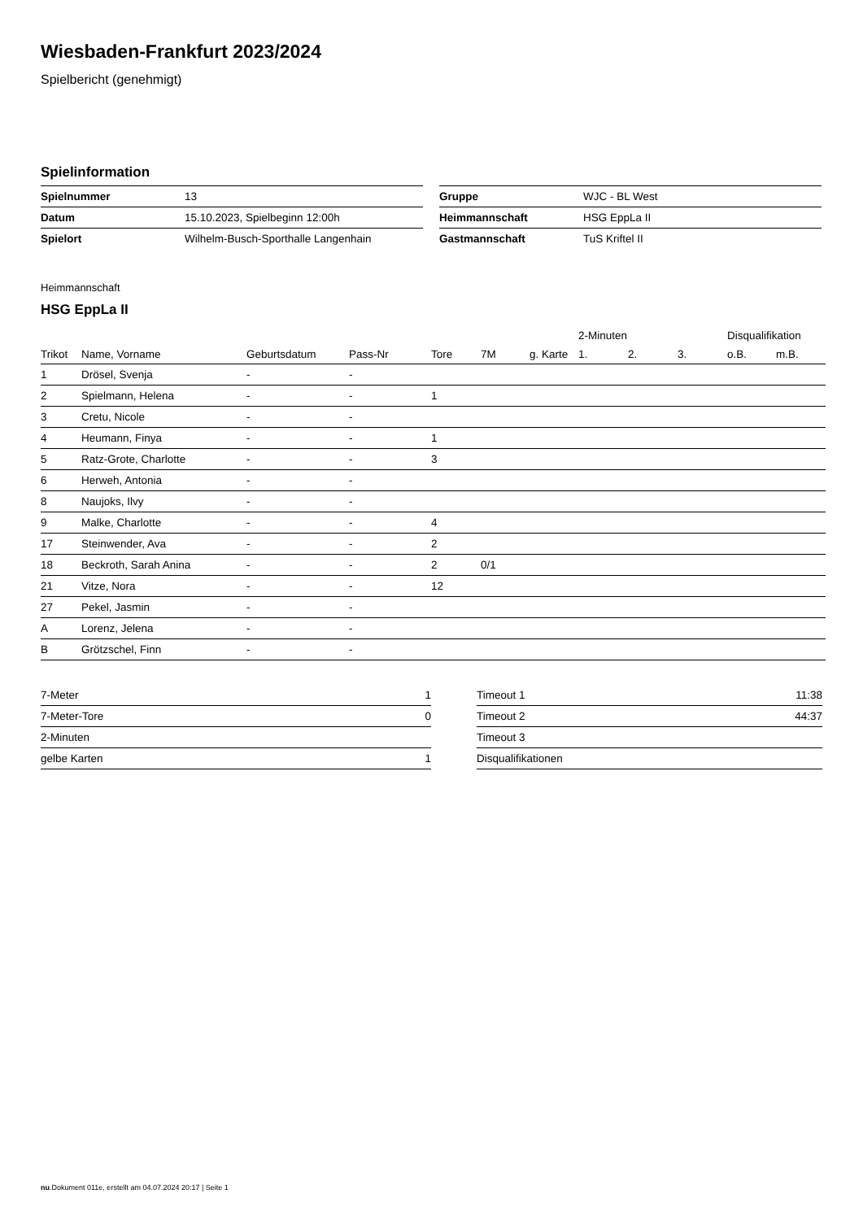Wiesbaden-Frankfurt 2023/2024
Spielbericht (genehmigt)
Spielinformation
| Spielnummer | 13 |
| Datum | 15.10.2023, Spielbeginn 12:00h |
| Spielort | Wilhelm-Busch-Sporthalle Langenhain |
| Gruppe | WJC - BL West |
| Heimmannschaft | HSG EppLa II |
| Gastmannschaft | TuS Kriftel II |
Heimmannschaft
HSG EppLa II
| | | | | | | | 2-Minuten | | | Disqualifikation | |
| --- | --- | --- | --- | --- | --- | --- | --- | --- | --- | --- | --- |
| Trikot | Name, Vorname | Geburtsdatum | Pass-Nr | Tore | 7M | g. Karte | 1. | 2. | 3. | o.B. | m.B. |
| 1 | Drösel, Svenja | - | - | | | | | | | | |
| 2 | Spielmann, Helena | - | - | 1 | | | | | | | |
| 3 | Cretu, Nicole | - | - | | | | | | | | |
| 4 | Heumann, Finya | - | - | 1 | | | | | | | |
| 5 | Ratz-Grote, Charlotte | - | - | 3 | | | | | | | |
| 6 | Herweh, Antonia | - | - | | | | | | | | |
| 8 | Naujoks, Ilvy | - | - | | | | | | | | |
| 9 | Malke, Charlotte | - | - | 4 | | | | | | | |
| 17 | Steinwender, Ava | - | - | 2 | | | | | | | |
| 18 | Beckroth, Sarah Anina | - | - | 2 | 0/1 | | | | | | |
| 21 | Vitze, Nora | - | - | 12 | | | | | | | |
| 27 | Pekel, Jasmin | - | - | | | | | | | | |
| A | Lorenz, Jelena | - | - | | | | | | | | |
| B | Grötzschel, Finn | - | - | | | | | | | | |
| 7-Meter | 1 |
| 7-Meter-Tore | 0 |
| 2-Minuten | |
| gelbe Karten | 1 |
| Timeout 1 | 11:38 |
| Timeout 2 | 44:37 |
| Timeout 3 | |
| Disqualifikationen | |
nu.Dokument 011e, erstellt am 04.07.2024 20:17 | Seite 1